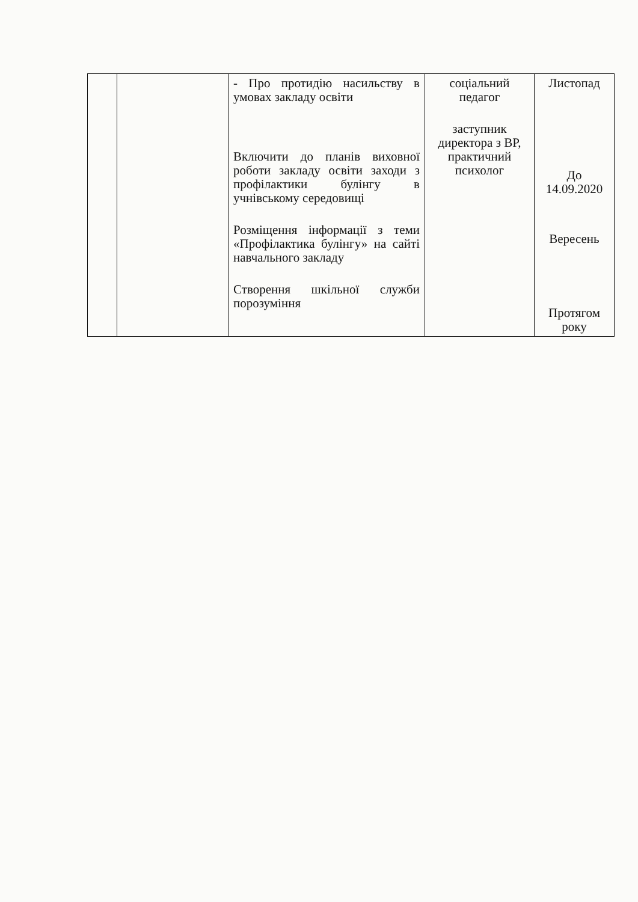| | | - Про протидію насильству в умовах закладу освіти Включити до планів виховної роботи закладу освіти заходи з профілактики булінгу в учнівському середовищі Розміщення інформації з теми «Профілактика булінгу» на сайті навчального закладу Створення шкільної служби порозуміння | соціальний педагог заступник директора з ВР, практичний психолог | Листопад До 14.09.2020 Вересень Протягом року |